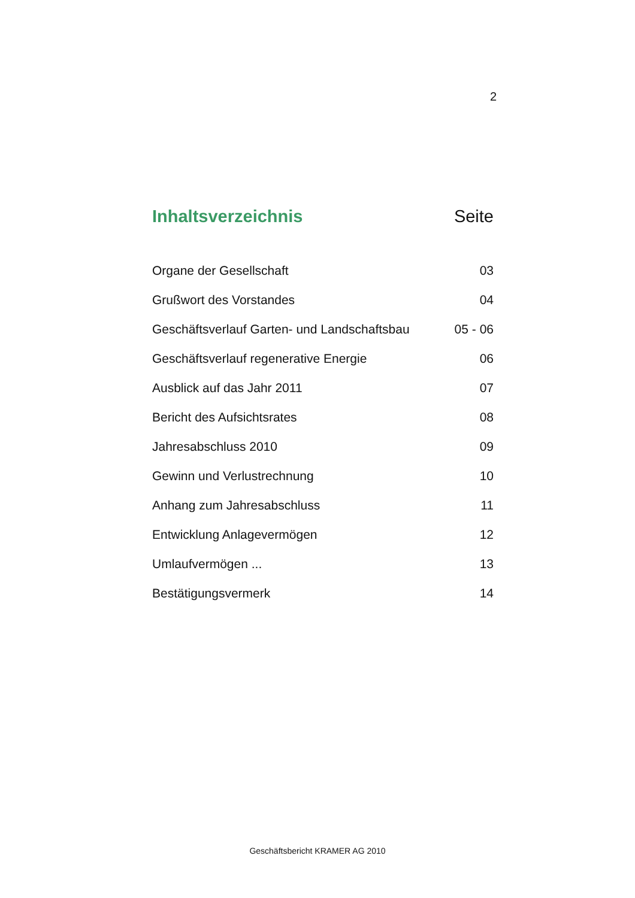2
Inhaltsverzeichnis Seite
Organe der Gesellschaft 03
Grußwort des Vorstandes 04
Geschäftsverlauf Garten- und Landschaftsbau 05 - 06
Geschäftsverlauf regenerative Energie 06
Ausblick auf das Jahr 2011 07
Bericht des Aufsichtsrates 08
Jahresabschluss 2010 09
Gewinn und Verlustrechnung 10
Anhang zum Jahresabschluss 11
Entwicklung Anlagevermögen 12
Umlaufvermögen ... 13
Bestätigungsvermerk 14
Geschäftsbericht KRAMER AG 2010